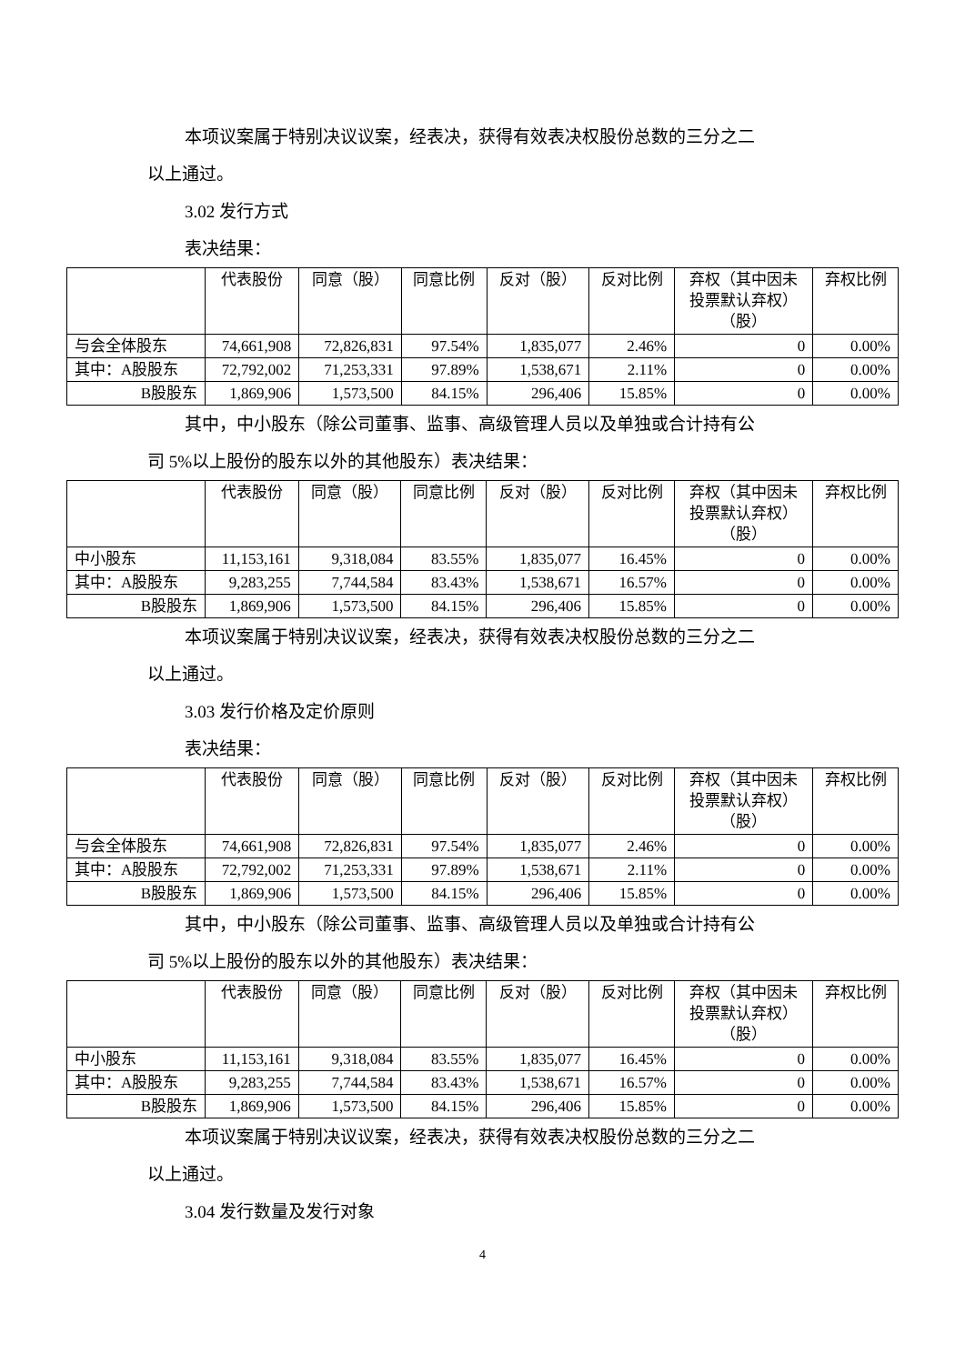本项议案属于特别决议议案，经表决，获得有效表决权股份总数的三分之二
以上通过。
3.02 发行方式
表决结果：
| | 代表股份 | 同意（股） | 同意比例 | 反对（股） | 反对比例 | 弃权（其中因未投票默认弃权）（股） | 弃权比例 |
| --- | --- | --- | --- | --- | --- | --- | --- |
| 与会全体股东 | 74,661,908 | 72,826,831 | 97.54% | 1,835,077 | 2.46% | 0 | 0.00% |
| 其中：A股股东 | 72,792,002 | 71,253,331 | 97.89% | 1,538,671 | 2.11% | 0 | 0.00% |
| B股股东 | 1,869,906 | 1,573,500 | 84.15% | 296,406 | 15.85% | 0 | 0.00% |
其中，中小股东（除公司董事、监事、高级管理人员以及单独或合计持有公
司 5%以上股份的股东以外的其他股东）表决结果：
| | 代表股份 | 同意（股） | 同意比例 | 反对（股） | 反对比例 | 弃权（其中因未投票默认弃权）（股） | 弃权比例 |
| --- | --- | --- | --- | --- | --- | --- | --- |
| 中小股东 | 11,153,161 | 9,318,084 | 83.55% | 1,835,077 | 16.45% | 0 | 0.00% |
| 其中：A股股东 | 9,283,255 | 7,744,584 | 83.43% | 1,538,671 | 16.57% | 0 | 0.00% |
| B股股东 | 1,869,906 | 1,573,500 | 84.15% | 296,406 | 15.85% | 0 | 0.00% |
本项议案属于特别决议议案，经表决，获得有效表决权股份总数的三分之二
以上通过。
3.03 发行价格及定价原则
表决结果：
| | 代表股份 | 同意（股） | 同意比例 | 反对（股） | 反对比例 | 弃权（其中因未投票默认弃权）（股） | 弃权比例 |
| --- | --- | --- | --- | --- | --- | --- | --- |
| 与会全体股东 | 74,661,908 | 72,826,831 | 97.54% | 1,835,077 | 2.46% | 0 | 0.00% |
| 其中：A股股东 | 72,792,002 | 71,253,331 | 97.89% | 1,538,671 | 2.11% | 0 | 0.00% |
| B股股东 | 1,869,906 | 1,573,500 | 84.15% | 296,406 | 15.85% | 0 | 0.00% |
其中，中小股东（除公司董事、监事、高级管理人员以及单独或合计持有公
司 5%以上股份的股东以外的其他股东）表决结果：
| | 代表股份 | 同意（股） | 同意比例 | 反对（股） | 反对比例 | 弃权（其中因未投票默认弃权）（股） | 弃权比例 |
| --- | --- | --- | --- | --- | --- | --- | --- |
| 中小股东 | 11,153,161 | 9,318,084 | 83.55% | 1,835,077 | 16.45% | 0 | 0.00% |
| 其中：A股股东 | 9,283,255 | 7,744,584 | 83.43% | 1,538,671 | 16.57% | 0 | 0.00% |
| B股股东 | 1,869,906 | 1,573,500 | 84.15% | 296,406 | 15.85% | 0 | 0.00% |
本项议案属于特别决议议案，经表决，获得有效表决权股份总数的三分之二
以上通过。
3.04 发行数量及发行对象
4